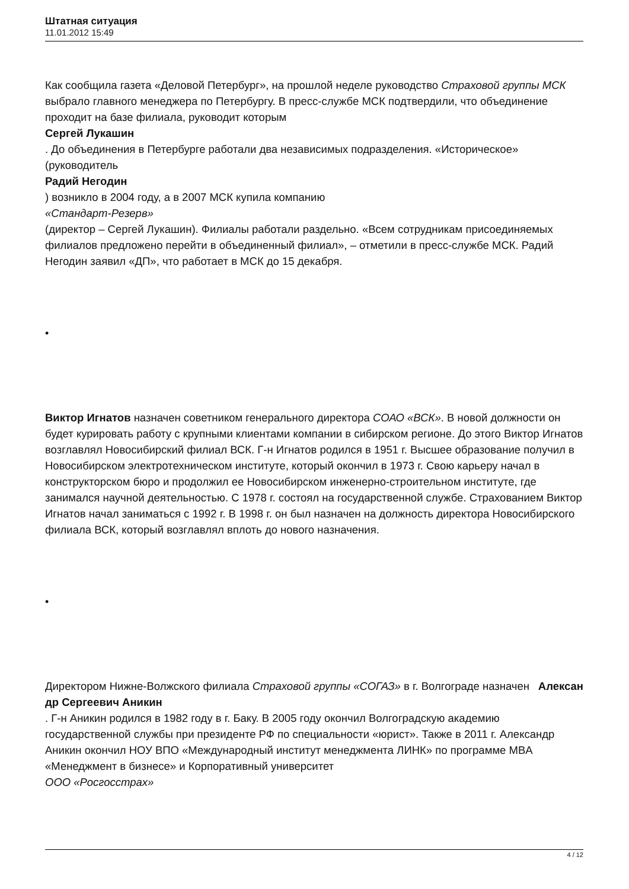Штатная ситуация
11.01.2012 15:49
Как сообщила газета «Деловой Петербург», на прошлой неделе руководство Страховой группы МСК
выбрало главного менеджера по Петербургу. В пресс-службе МСК подтвердили, что объединение проходит на базе филиала, руководит которым
Сергей Лукашин
. До объединения в Петербурге работали два независимых подразделения. «Историческое» (руководитель
Радий Негодин
) возникло в 2004 году, а в 2007 МСК купила компанию
«Стандарт-Резерв»
(директор – Сергей Лукашин). Филиалы работали раздельно. «Всем сотрудникам присоединяемых филиалов предложено перейти в объединенный филиал», – отметили в пресс-службе МСК. Радий Негодин заявил «ДП», что работает в МСК до 15 декабря.
•
Виктор Игнатов назначен советником генерального директора СОАО «ВСК». В новой должности он будет курировать работу с крупными клиентами компании в сибирском регионе. До этого Виктор Игнатов возглавлял Новосибирский филиал ВСК. Г-н Игнатов родился в 1951 г. Высшее образование получил в Новосибирском электротехническом институте, который окончил в 1973 г. Свою карьеру начал в конструкторском бюро и продолжил ее Новосибирском инженерно-строительном институте, где занимался научной деятельностью. С 1978 г. состоял на государственной службе. Страхованием Виктор Игнатов начал заниматься с 1992 г. В 1998 г. он был назначен на должность директора Новосибирского филиала ВСК, который возглавлял вплоть до нового назначения.
•
Директором Нижне-Волжского филиала Страховой группы «СОГАЗ» в г. Волгограде назначен Алексан
др Сергеевич Аникин
. Г-н Аникин родился в 1982 году в г. Баку. В 2005 году окончил Волгоградскую академию государственной службы при президенте РФ по специальности «юрист». Также в 2011 г. Александр Аникин окончил НОУ ВПО «Международный институт менеджмента ЛИНК» по программе MBA «Менеджмент в бизнесе» и Корпоративный университет
ООО «Росгосстрах»
4 / 12